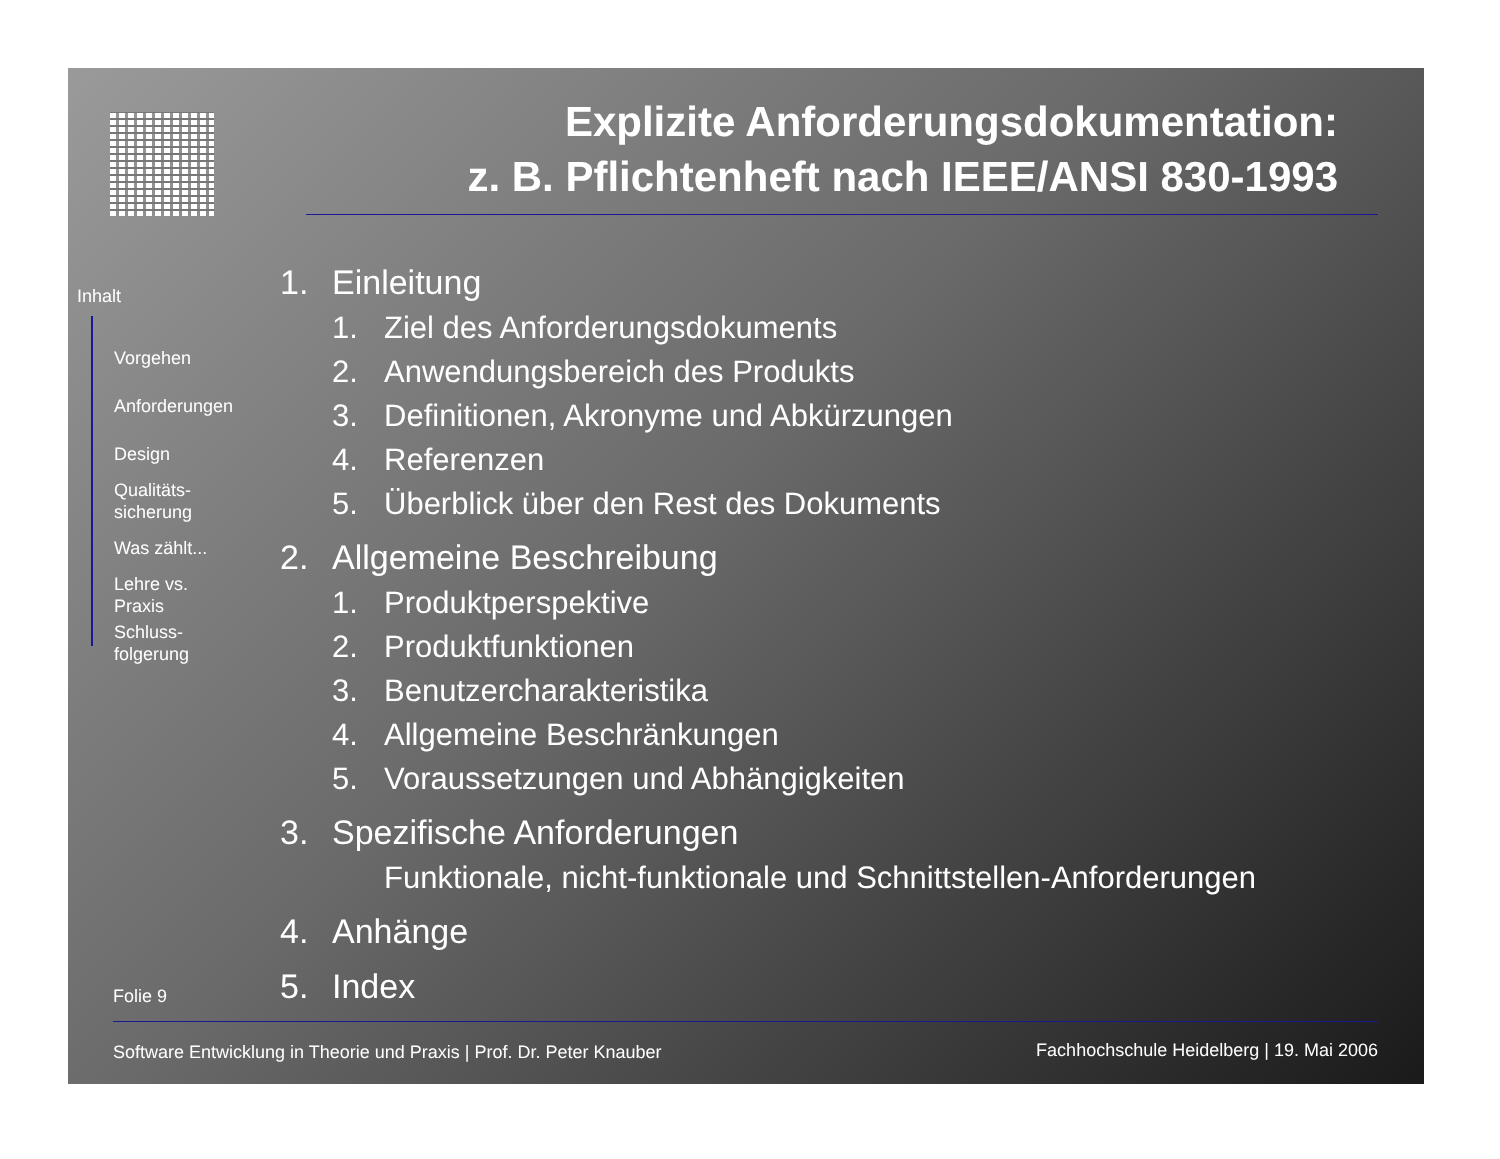Explizite Anforderungsdokumentation:
z. B. Pflichtenheft nach IEEE/ANSI 830-1993
Inhalt
Vorgehen
Anforderungen
Design
Qualitäts-
sicherung
Was zählt...
Lehre vs.
Praxis
Schluss-
folgerung
1. Einleitung
1. Ziel des Anforderungsdokuments
2. Anwendungsbereich des Produkts
3. Definitionen, Akronyme und Abkürzungen
4. Referenzen
5. Überblick über den Rest des Dokuments
2. Allgemeine Beschreibung
1. Produktperspektive
2. Produktfunktionen
3. Benutzercharakteristika
4. Allgemeine Beschränkungen
5. Voraussetzungen und Abhängigkeiten
3. Spezifische Anforderungen
Funktionale, nicht-funktionale und Schnittstellen-Anforderungen
4. Anhänge
5. Index
Folie 9
Software Entwicklung in Theorie und Praxis | Prof. Dr. Peter Knauber
Fachhochschule Heidelberg | 19. Mai 2006